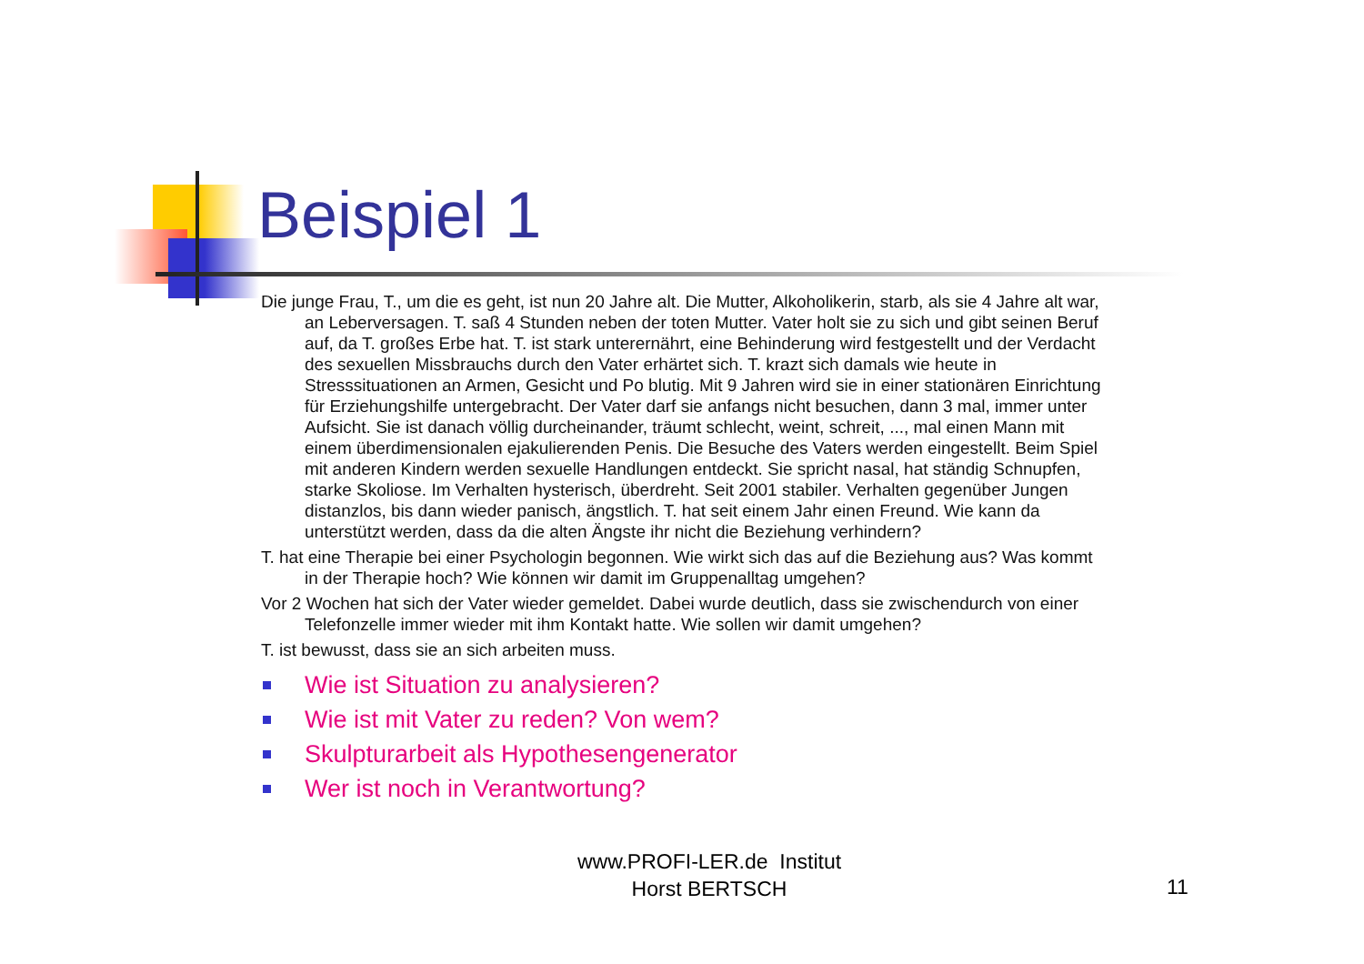Beispiel 1
Die junge Frau, T., um die es geht, ist nun 20 Jahre alt. Die Mutter, Alkoholikerin, starb, als sie 4 Jahre alt war, an Leberversagen. T. saß 4 Stunden neben der toten Mutter. Vater holt sie zu sich und gibt seinen Beruf auf, da T. großes Erbe hat. T. ist stark unterernährt, eine Behinderung wird festgestellt und der Verdacht des sexuellen Missbrauchs durch den Vater erhärtet sich. T. krazt sich damals wie heute in Stresssituationen an Armen, Gesicht und Po blutig. Mit 9 Jahren wird sie in einer stationären Einrichtung für Erziehungshilfe untergebracht. Der Vater darf sie anfangs nicht besuchen, dann 3 mal, immer unter Aufsicht. Sie ist danach völlig durcheinander, träumt schlecht, weint, schreit, ..., mal einen Mann mit einem überdimensionalen ejakulierenden Penis. Die Besuche des Vaters werden eingestellt. Beim Spiel mit anderen Kindern werden sexuelle Handlungen entdeckt. Sie spricht nasal, hat ständig Schnupfen, starke Skoliose. Im Verhalten hysterisch, überdreht. Seit 2001 stabiler. Verhalten gegenüber Jungen distanzlos, bis dann wieder panisch, ängstlich. T. hat seit einem Jahr einen Freund. Wie kann da unterstützt werden, dass da die alten Ängste ihr nicht die Beziehung verhindern?
T. hat eine Therapie bei einer Psychologin begonnen. Wie wirkt sich das auf die Beziehung aus? Was kommt in der Therapie hoch? Wie können wir damit im Gruppenalltag umgehen?
Vor 2 Wochen hat sich der Vater wieder gemeldet. Dabei wurde deutlich, dass sie zwischendurch von einer Telefonzelle immer wieder mit ihm Kontakt hatte. Wie sollen wir damit umgehen?
T. ist bewusst, dass sie an sich arbeiten muss.
Wie ist Situation zu analysieren?
Wie ist mit Vater zu reden? Von wem?
Skulpturarbeit als Hypothesengenerator
Wer ist noch in Verantwortung?
www.PROFI-LER.de Institut
Horst BERTSCH
11